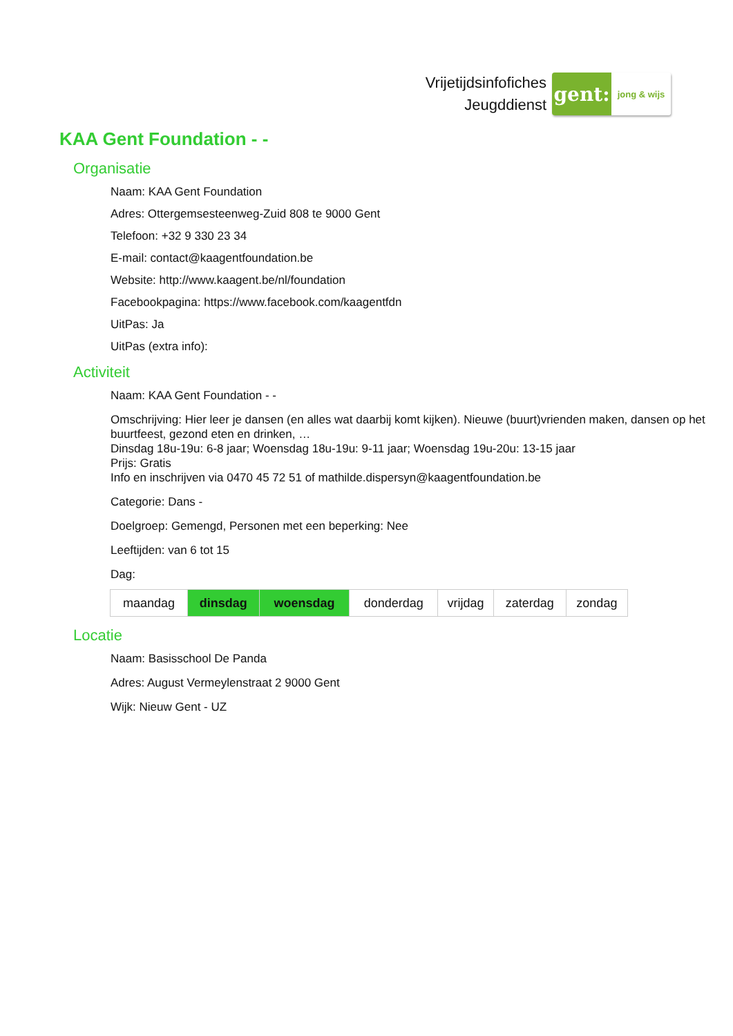Vrijetijdsinfofiches
Jeugddienst
gent:
jong & wijs
KAA Gent Foundation - -
Organisatie
Naam: KAA Gent Foundation
Adres: Ottergemsesteenweg-Zuid 808 te 9000 Gent
Telefoon: +32 9 330 23 34
E-mail: contact@kaagentfoundation.be
Website: http://www.kaagent.be/nl/foundation
Facebookpagina: https://www.facebook.com/kaagentfdn
UitPas: Ja
UitPas (extra info):
Activiteit
Naam: KAA Gent Foundation - -
Omschrijving: Hier leer je dansen (en alles wat daarbij komt kijken). Nieuwe (buurt)vrienden maken, dansen op het buurtfeest, gezond eten en drinken, …
Dinsdag 18u-19u: 6-8 jaar; Woensdag 18u-19u: 9-11 jaar; Woensdag 19u-20u: 13-15 jaar
Prijs: Gratis
Info en inschrijven via 0470 45 72 51 of mathilde.dispersyn@kaagentfoundation.be
Categorie: Dans -
Doelgroep: Gemengd, Personen met een beperking: Nee
Leeftijden: van 6 tot 15
Dag:
| maandag | dinsdag | woensdag | donderdag | vrijdag | zaterdag | zondag |
Locatie
Naam: Basisschool De Panda
Adres: August Vermeylenstraat 2 9000 Gent
Wijk: Nieuw Gent - UZ